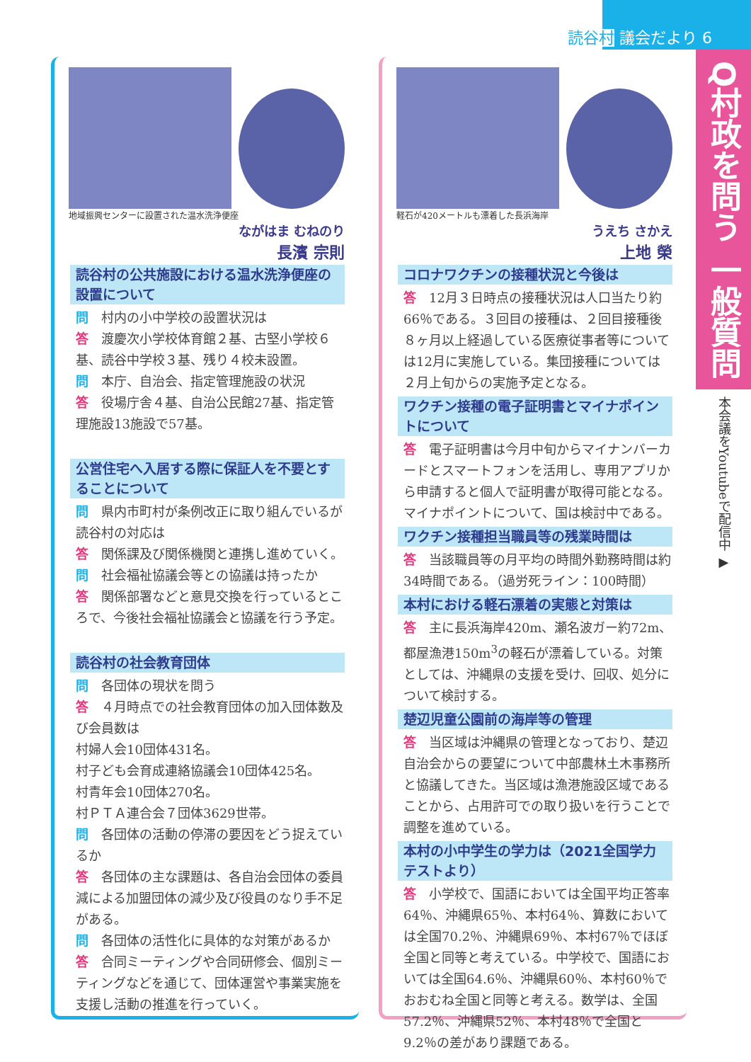読谷村 議会だより 6
Q村政を問う 一般質問
本会議をYoutubeで配信中 ▶
地域振興センターに設置された温水洗浄便座
ながはま むねのり
長濱 宗則
読谷村の公共施設における温水洗浄便座の設置について
問　村内の小中学校の設置状況は
答　渡慶次小学校体育館２基、古堅小学校６基、読谷中学校３基、残り４校未設置。
問　本庁、自治会、指定管理施設の状況
答　役場庁舎４基、自治公民館27基、指定管理施設13施設で57基。
公営住宅へ入居する際に保証人を不要とすることについて
問　県内市町村が条例改正に取り組んでいるが読谷村の対応は
答　関係課及び関係機関と連携し進めていく。
問　社会福祉協議会等との協議は持ったか
答　関係部署などと意見交換を行っているところで、今後社会福祉協議会と協議を行う予定。
読谷村の社会教育団体
問　各団体の現状を問う
答　４月時点での社会教育団体の加入団体数及び会員数は
村婦人会10団体431名。
村子ども会育成連絡協議会10団体425名。
村青年会10団体270名。
村ＰＴＡ連合会７団体3629世帯。
問　各団体の活動の停滞の要因をどう捉えているか
答　各団体の主な課題は、各自治会団体の委員減による加盟団体の減少及び役員のなり手不足がある。
問　各団体の活性化に具体的な対策があるか
答　合同ミーティングや合同研修会、個別ミーティングなどを通じて、団体運営や事業実施を支援し活動の推進を行っていく。
軽石が420メートルも漂着した長浜海岸
うえち さかえ
上地 榮
コロナワクチンの接種状況と今後は
答　12月３日時点の接種状況は人口当たり約66％である。３回目の接種は、２回目接種後８ヶ月以上経過している医療従事者等については12月に実施している。集団接種については２月上旬からの実施予定となる。
ワクチン接種の電子証明書とマイナポイントについて
答　電子証明書は今月中旬からマイナンバーカードとスマートフォンを活用し、専用アプリから申請すると個人で証明書が取得可能となる。マイナポイントについて、国は検討中である。
ワクチン接種担当職員等の残業時間は
答　当該職員等の月平均の時間外勤務時間は約34時間である。（過労死ライン：100時間）
本村における軽石漂着の実態と対策は
答　主に長浜海岸420m、瀬名波ガー約72m、都屋漁港150m<sup>3</sup>の軽石が漂着している。対策としては、沖縄県の支援を受け、回収、処分について検討する。
楚辺児童公園前の海岸等の管理
答　当区域は沖縄県の管理となっており、楚辺自治会からの要望について中部農林土木事務所と協議してきた。当区域は漁港施設区域であることから、占用許可での取り扱いを行うことで調整を進めている。
本村の小中学生の学力は（2021全国学力テストより）
答　小学校で、国語においては全国平均正答率64％、沖縄県65％、本村64％、算数においては全国70.2％、沖縄県69％、本村67％でほぼ全国と同等と考えている。中学校で、国語においては全国64.6％、沖縄県60％、本村60％でおおむね全国と同等と考える。数学は、全国57.2％、沖縄県52％、本村48％で全国と9.2％の差があり課題である。